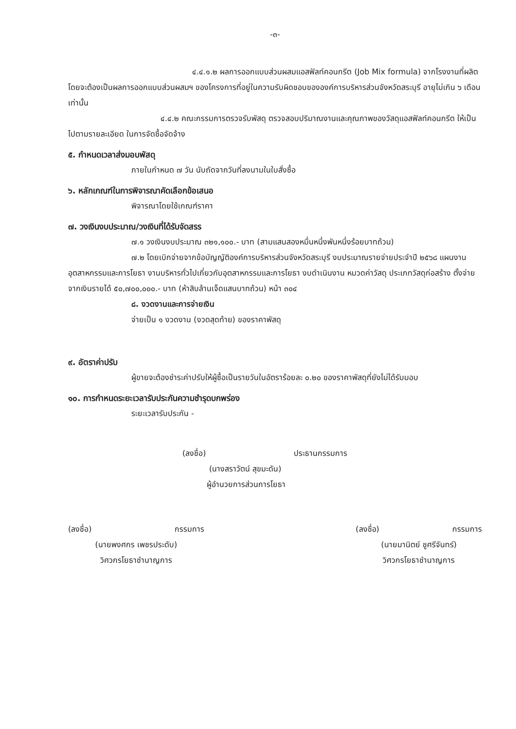-๓-
๔.๔.๑.๒ ผลการออกแบบส่วนผสมแอสฟัลท์คอนกรีต (Job Mix formula) จากโรงงานที่ผลิตโดยจะต้องเป็นผลการออกแบบส่วนผสมฯ ของโครงการที่อยู่ในความรับผิดชอบขององค์การบริหารส่วนจังหวัดสระบุรี อายุไม่เกิน ๖ เดือน เท่านั้น
๔.๔.๒ คณะกรรมการตรวจรับพัสดุ ตรวจสอบปริมาณงานและคุณภาพของวัสดุแอสฟัลท์คอนกรีต ให้เป็นไปตามรายละเอียด ในการจัดซื้อจัดจ้าง
๕. กำหนดเวลาส่งมอบพัสดุ
ภายในกำหนด ๗ วัน นับถัดจากวันที่ลงนามในใบสั่งซื้อ
๖. หลักเกณฑ์ในการพิจารณาคัดเลือกข้อเสนอ
พิจารณาโดยใช้เกณฑ์ราคา
๗. วงเงินงบประมาณ/วงเงินที่ได้รับจัดสรร
๗.๑ วงเงินงบประมาณ ๓๒๑,๑๐๐.- บาท (สามแสนสองหมื่นหนึ่งพันหนึ่งร้อยบาทถ้วน)
๗.๒ โดยเบิกจ่ายจากข้อบัญญัติองค์การบริหารส่วนจังหวัดสระบุรี งบประมาณรายจ่ายประจำปี ๒๕๖๘ แผนงานอุตสาหกรรมและการโยธา งานบริหารทั่วไปเกี่ยวกับอุตสาหกรรมและการโยธา งบดำเนินงาน หมวดค่าวัสดุ ประเภทวัสดุก่อสร้าง ตั้งจ่ายจากเงินรายได้ ๕๐,๗๐๐,๐๐๐.- บาท (ห้าสิบล้านเจ็ดแสนบาทถ้วน) หน้า ๓๐๔
๘. งวดงานและการจ่ายเงิน
จ่ายเป็น ๑ งวดงาน (งวดสุดท้าย) ของราคาพัสดุ
๙. อัตราค่าปรับ
ผู้ขายจะต้องชำระค่าปรับให้ผู้ซื้อเป็นรายวันในอัตราร้อยละ ๐.๒๐ ของราคาพัสดุที่ยังไม่ได้รับมอบ
๑๐. การกำหนดระยะเวลารับประกันความชำรุดบกพร่อง
ระยะเวลารับประกัน -
(ลงชื่อ) ประธานกรรมการ
(นางสราวัตน์ สุขมะดัน)
ผู้อำนวยการส่วนการโยธา
(ลงชื่อ) กรรมการ
(นายพงศกร เพชรประดับ)
วิศวกรโยธาชำนาญการ
(ลงชื่อ) กรรมการ
(นายมานิตย์ ชูศรีจันทร์)
วิศวกรโยธาชำนาญการ